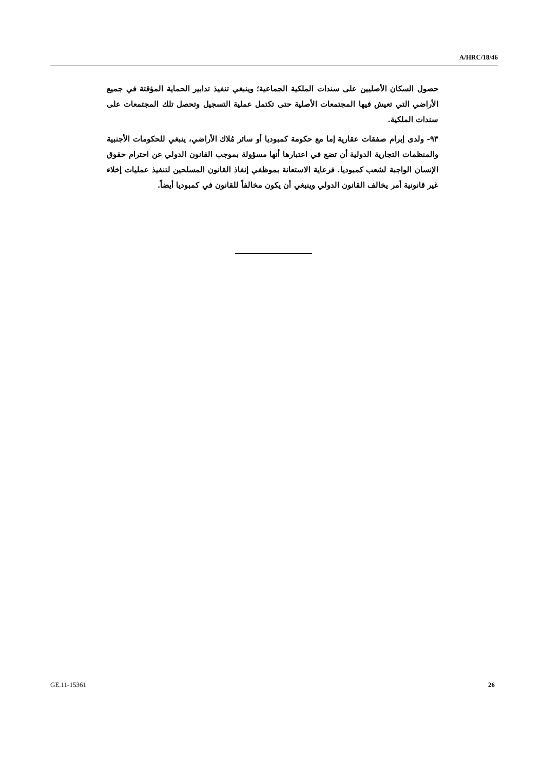A/HRC/18/46
حصول السكان الأصليين على سندات الملكية الجماعية؛ وينبغي تنفيذ تدابير الحماية المؤقتة في جميع الأراضي التي تعيش فيها المجتمعات الأصلية حتى تكتمل عملية التسجيل وتحصل تلك المجتمعات على سندات الملكية.
٩٣- ولدى إبرام صفقات عقارية إما مع حكومة كمبوديا أو سائر مُلاك الأراضي، ينبغي للحكومات الأجنبية والمنظمات التجارية الدولية أن تضع في اعتبارها أنها مسؤولة بموجب القانون الدولي عن احترام حقوق الإنسان الواجبة لشعب كمبوديا. فرعاية الاستعانة بموظفي إنفاذ القانون المسلحين لتنفيذ عمليات إخلاء غير قانونية أمر يخالف القانون الدولي وينبغي أن يكون مخالفاً للقانون في كمبوديا أيضاً.
GE.11-15361 26